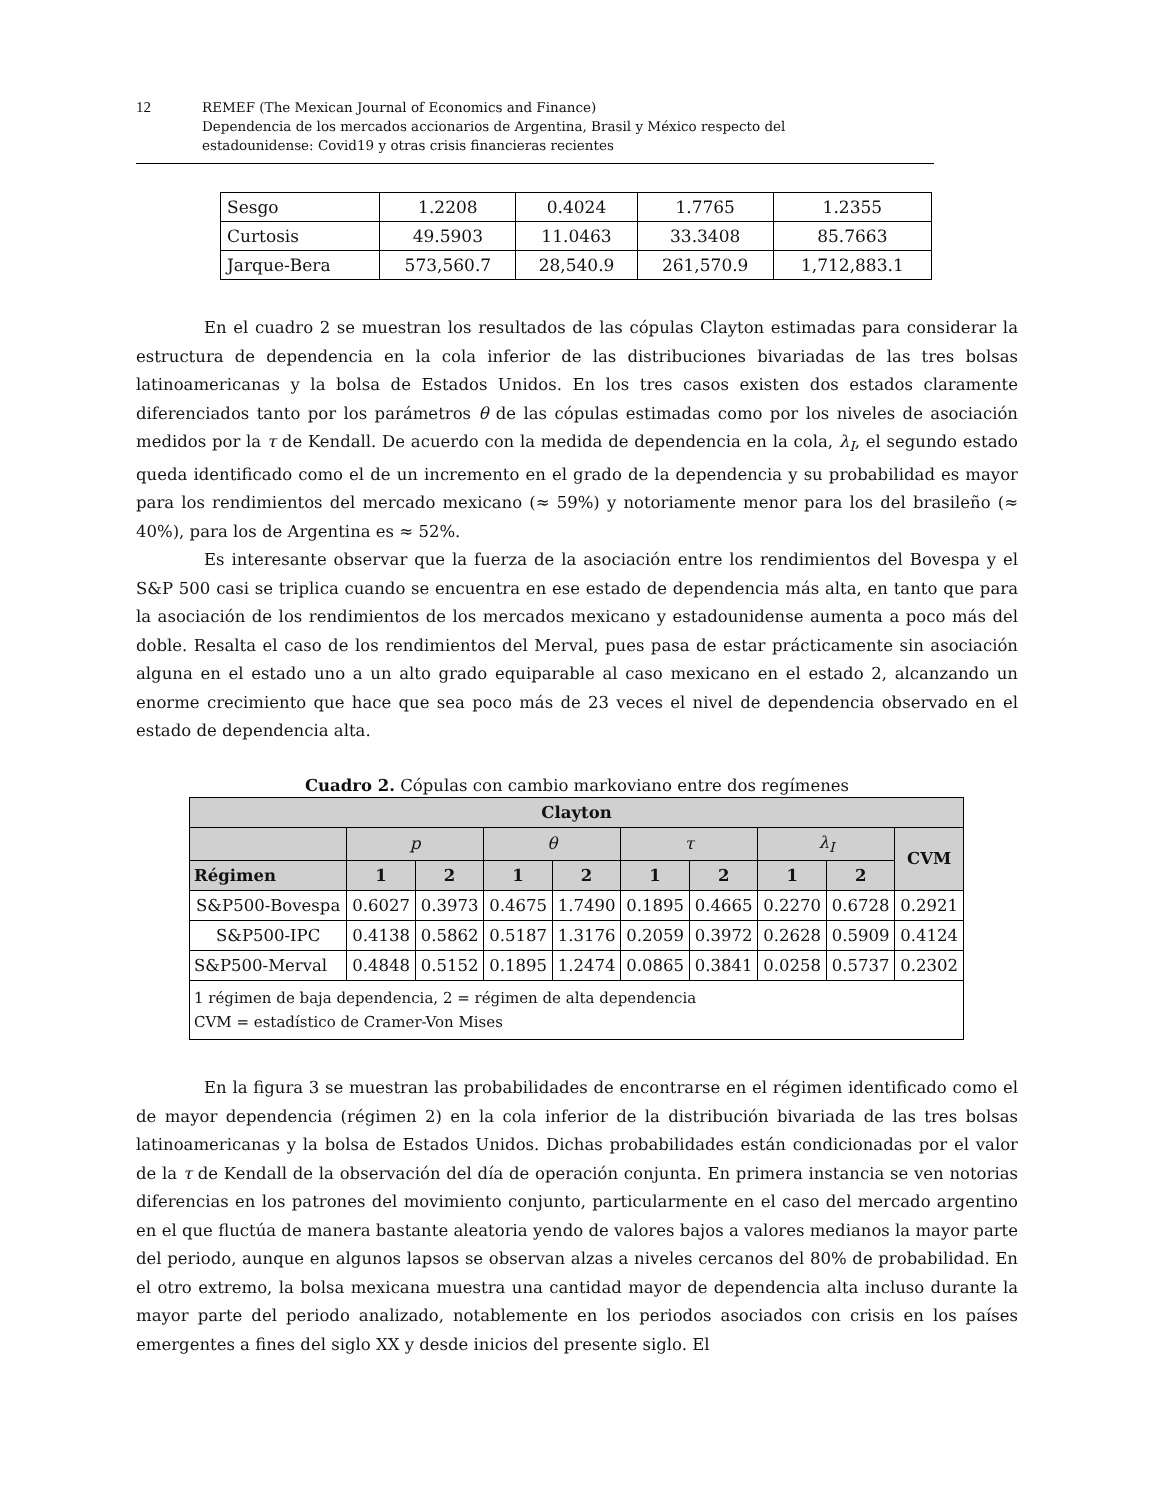12 REMEF (The Mexican Journal of Economics and Finance)
Dependencia de los mercados accionarios de Argentina, Brasil y México respecto del
estadounidense: Covid19 y otras crisis financieras recientes
| Sesgo | 1.2208 | 0.4024 | 1.7765 | 1.2355 |
| Curtosis | 49.5903 | 11.0463 | 33.3408 | 85.7663 |
| Jarque-Bera | 573,560.7 | 28,540.9 | 261,570.9 | 1,712,883.1 |
En el cuadro 2 se muestran los resultados de las cópulas Clayton estimadas para considerar la estructura de dependencia en la cola inferior de las distribuciones bivariadas de las tres bolsas latinoamericanas y la bolsa de Estados Unidos. En los tres casos existen dos estados claramente diferenciados tanto por los parámetros θ de las cópulas estimadas como por los niveles de asociación medidos por la τ de Kendall. De acuerdo con la medida de dependencia en la cola, λ<sub>I</sub>, el segundo estado queda identificado como el de un incremento en el grado de la dependencia y su probabilidad es mayor para los rendimientos del mercado mexicano (≈ 59%) y notoriamente menor para los del brasileño (≈ 40%), para los de Argentina es ≈ 52%.
Es interesante observar que la fuerza de la asociación entre los rendimientos del Bovespa y el S&P 500 casi se triplica cuando se encuentra en ese estado de dependencia más alta, en tanto que para la asociación de los rendimientos de los mercados mexicano y estadounidense aumenta a poco más del doble. Resalta el caso de los rendimientos del Merval, pues pasa de estar prácticamente sin asociación alguna en el estado uno a un alto grado equiparable al caso mexicano en el estado 2, alcanzando un enorme crecimiento que hace que sea poco más de 23 veces el nivel de dependencia observado en el estado de dependencia alta.
Cuadro 2. Cópulas con cambio markoviano entre dos regímenes
| Clayton | | | | | | | | | |
| --- | --- | --- | --- | --- | --- | --- | --- | --- | --- |
| | p | | θ | | τ | | λ<sub>I</sub> | | CVM |
| Régimen | 1 | 2 | 1 | 2 | 1 | 2 | 1 | 2 | |
| S&P500-Bovespa | 0.6027 | 0.3973 | 0.4675 | 1.7490 | 0.1895 | 0.4665 | 0.2270 | 0.6728 | 0.2921 |
| S&P500-IPC | 0.4138 | 0.5862 | 0.5187 | 1.3176 | 0.2059 | 0.3972 | 0.2628 | 0.5909 | 0.4124 |
| S&P500-Merval | 0.4848 | 0.5152 | 0.1895 | 1.2474 | 0.0865 | 0.3841 | 0.0258 | 0.5737 | 0.2302 |
| 1 régimen de baja dependencia, 2 = régimen de alta dependencia CVM = estadístico de Cramer-Von Mises | | | | | | | | | |
En la figura 3 se muestran las probabilidades de encontrarse en el régimen identificado como el de mayor dependencia (régimen 2) en la cola inferior de la distribución bivariada de las tres bolsas latinoamericanas y la bolsa de Estados Unidos. Dichas probabilidades están condicionadas por el valor de la τ de Kendall de la observación del día de operación conjunta. En primera instancia se ven notorias diferencias en los patrones del movimiento conjunto, particularmente en el caso del mercado argentino en el que fluctúa de manera bastante aleatoria yendo de valores bajos a valores medianos la mayor parte del periodo, aunque en algunos lapsos se observan alzas a niveles cercanos del 80% de probabilidad. En el otro extremo, la bolsa mexicana muestra una cantidad mayor de dependencia alta incluso durante la mayor parte del periodo analizado, notablemente en los periodos asociados con crisis en los países emergentes a fines del siglo XX y desde inicios del presente siglo. El